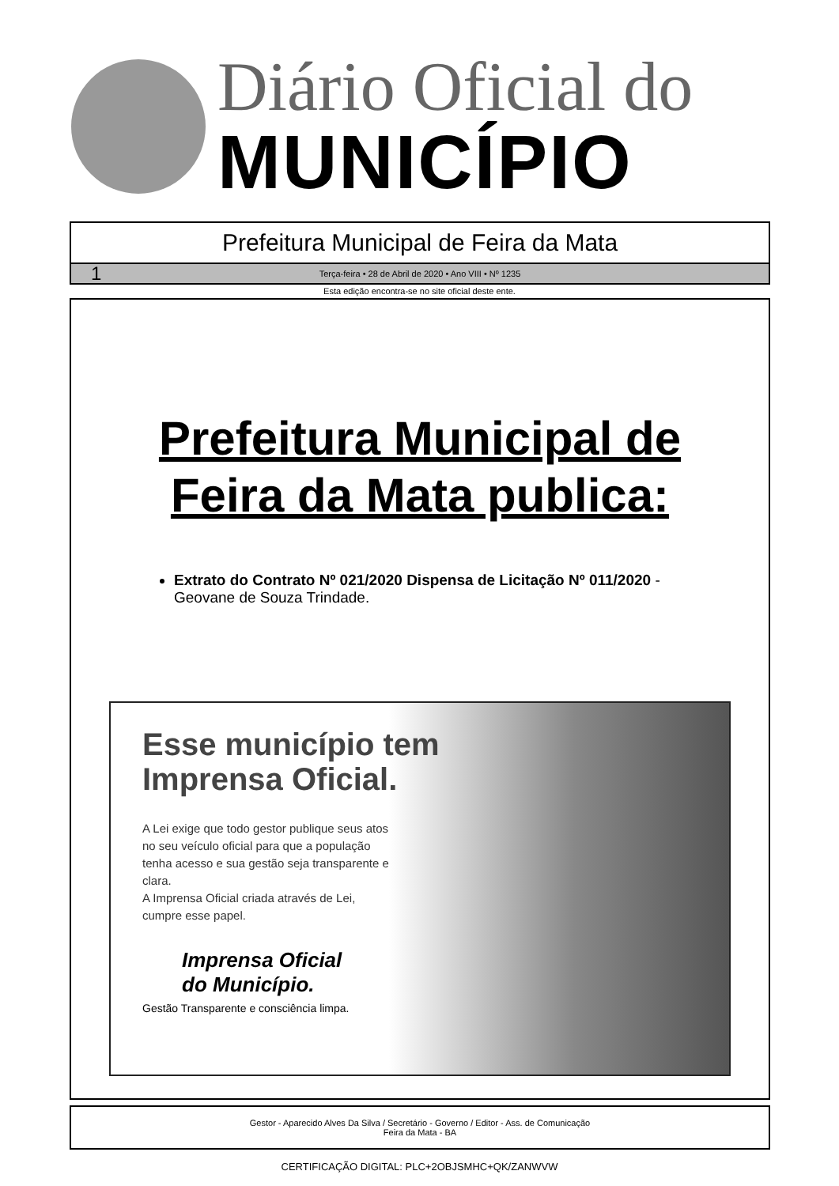Diário Oficial do
MUNICÍPIO
Prefeitura Municipal de Feira da Mata
1 Terça-feira • 28 de Abril de 2020 • Ano VIII • Nº 1235
Esta edição encontra-se no site oficial deste ente.
Prefeitura Municipal de
Feira da Mata publica:
Extrato do Contrato Nº 021/2020 Dispensa de Licitação Nº 011/2020 - Geovane de Souza Trindade.
Esse município tem
Imprensa Oficial.
A Lei exige que todo gestor publique seus atos no seu veículo oficial para que a população tenha acesso e sua gestão seja transparente e clara.
A Imprensa Oficial criada através de Lei, cumpre esse papel.
Imprensa Oficial
do Município.
Gestão Transparente e consciência limpa.
Gestor - Aparecido Alves Da Silva / Secretário - Governo / Editor - Ass. de Comunicação
Feira da Mata - BA
CERTIFICAÇÃO DIGITAL: PLC+2OBJSMHC+QK/ZANWVW